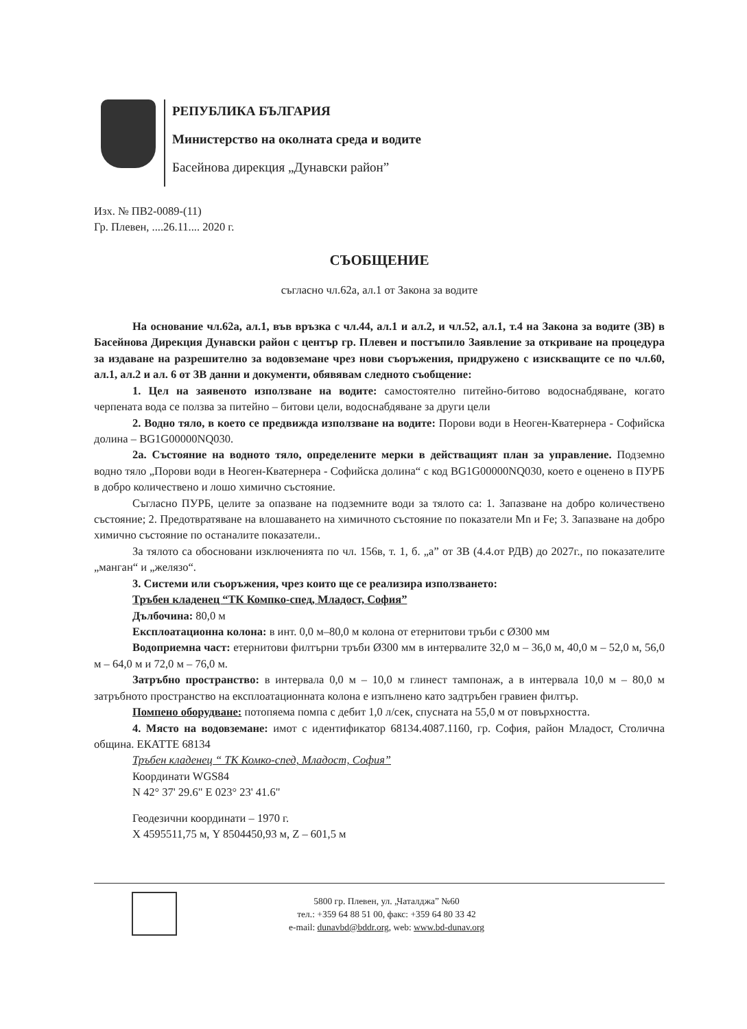РЕПУБЛИКА БЪЛГАРИЯ
Министерство на околната среда и водите
Басейнова дирекция „Дунавски район”
Изх. № ПВ2-0089-(11)
Гр. Плевен, ....26.11.... 2020 г.
СЪОБЩЕНИЕ
съгласно чл.62а, ал.1 от Закона за водите
На основание чл.62а, ал.1, във връзка с чл.44, ал.1 и ал.2, и чл.52, ал.1, т.4 на Закона за водите (ЗВ) в Басейнова Дирекция Дунавски район с център гр. Плевен и постъпило Заявление за откриване на процедура за издаване на разрешително за водовземане чрез нови съоръжения, придружено с изискващите се по чл.60, ал.1, ал.2 и ал. 6 от ЗВ данни и документи, обявявам следното съобщение:
1. Цел на заявеното използване на водите: самостоятелно питейно-битово водоснабдяване, когато черпената вода се ползва за питейно – битови цели, водоснабдяване за други цели
2. Водно тяло, в което се предвижда използване на водите: Порови води в Неоген-Кватернера - Софийска долина – BG1G00000NQ030.
2а. Състояние на водното тяло, определените мерки в действащият план за управление. Подземно водно тяло „Порови води в Неоген-Кватернера - Софийска долина“ с код BG1G00000NQ030, което е оценено в ПУРБ в добро количествено и лошо химично състояние.
Съгласно ПУРБ, целите за опазване на подземните води за тялото са: 1. Запазване на добро количествено състояние; 2. Предотвратяване на влошаването на химичното състояние по показатели Mn и Fe; 3. Запазване на добро химично състояние по останалите показатели..
За тялото са обосновани изключенията по чл. 156в, т. 1, б. „а” от ЗВ (4.4.от РДВ) до 2027г., по показателите „манган“ и „желязо“.
3. Системи или съоръжения, чрез които ще се реализира използването:
Тръбен кладенец “ТК Компко-спед, Младост, София”
Дълбочина: 80,0 м
Експлоатационна колона: в инт. 0,0 м–80,0 м колона от етернитови тръби с Ø300 мм
Водоприемна част: етернитови филтърни тръби Ø300 мм в интервалите 32,0 м – 36,0 м, 40,0 м – 52,0 м, 56,0 м – 64,0 м и 72,0 м – 76,0 м.
Затръбно пространство: в интервала 0,0 м – 10,0 м глинест тампонаж, а в интервала 10,0 м – 80,0 м затръбното пространство на експлоатационната колона е изпълнено като задтръбен гравиен филтър.
Помпено оборудване: потопяема помпа с дебит 1,0 л/сек, спусната на 55,0 м от повърхността.
4. Място на водовземане: имот с идентификатор 68134.4087.1160, гр. София, район Младост, Столична община. ЕКАТТЕ 68134
Тръбен кладенец “ ТК Комко-спед, Младост, София”
Координати WGS84
N 42° 37' 29.6" E 023° 23' 41.6"
Геодезични координати – 1970 г.
X 4595511,75 м, Y 8504450,93 м, Z – 601,5 м
5800 гр. Плевен, ул. „Чаталджа” №60
тел.: +359 64 88 51 00, факс: +359 64 80 33 42
e-mail: dunavbd@bddr.org, web: www.bd-dunav.org